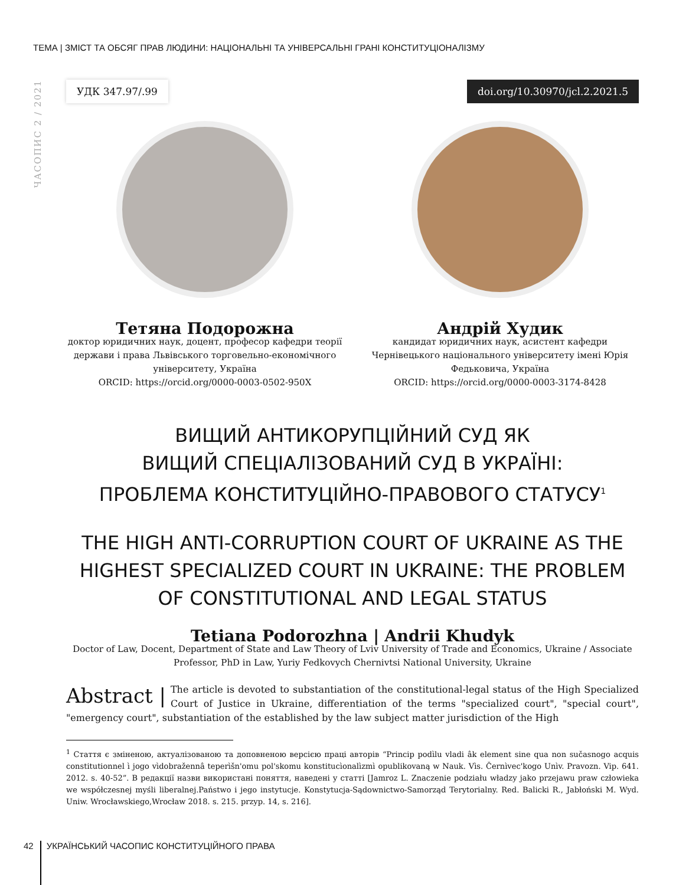ТЕМА | ЗМІСТ ТА ОБСЯГ ПРАВ ЛЮДИНИ: НАЦІОНАЛЬНІ ТА УНІВЕРСАЛЬНІ ГРАНІ КОНСТИТУЦІОНАЛІЗМУ
ЧАСОПИС 2 / 2021
УДК 347.97/.99 doi.org/10.30970/jcl.2.2021.5
Тетяна Подорожна
доктор юридичних наук, доцент, професор кафедри теорії держави і права Львівського торговельно-економічного університету, Україна
ORCID: https://orcid.org/0000-0003-0502-950X
Андрій Худик
кандидат юридичних наук, асистент кафедри Чернівецького національного університету імені Юрія Федьковича, Україна
ORCID: https://orcid.org/0000-0003-3174-8428
ВИЩИЙ АНТИКОРУПЦІЙНИЙ СУД ЯК
ВИЩИЙ СПЕЦІАЛІЗОВАНИЙ СУД В УКРАЇНІ:
ПРОБЛЕМА КОНСТИТУЦІЙНО-ПРАВОВОГО СТАТУСУ<sup>1</sup>
THE HIGH ANTI-CORRUPTION COURT OF UKRAINE AS THE HIGHEST SPECIALIZED COURT IN UKRAINE: THE PROBLEM OF CONSTITUTIONAL AND LEGAL STATUS
Tetiana Podorozhna | Andrii Khudyk
Doctor of Law, Docent, Department of State and Law Theory of Lviv University of Trade and Economics, Ukraine / Associate Professor, PhD in Law, Yuriy Fedkovych Chernivtsi National University, Ukraine
Abstract | The article is devoted to substantiation of the constitutional-legal status of the High Specialized Court of Justice in Ukraine, differentiation of the terms "specialized court", "special court", "emergency court", substantiation of the established by the law subject matter jurisdiction of the High
<sup>1</sup> Стаття є зміненою, актуалізованою та доповненою версією праці авторів “Princip podìlu vladi âk element sine qua non sučasnogo acquis constitutionnel ì jogo vìdobražennâ teperìšn'omu pol'skomu konstitucìonalìzmì opublikovaną w Nauk. Vìs. Černìvec'kogo Unìv. Pravozn. Vip. 641. 2012. s. 40-52”. В редакції назви використані поняття, наведені у статті [Jamroz L. Znaczenie podziału władzy jako przejawu praw człowieka we współczesnej myśli liberalnej.Państwo i jego instytucje. Konstytucja-Sądownictwo-Samorząd Terytorialny. Red. Balicki R., Jabłoński M. Wyd. Uniw. Wrocławskiego,Wrocław 2018. s. 215. przyp. 14, s. 216].
42 УКРАЇНСЬКИЙ ЧАСОПИС КОНСТИТУЦІЙНОГО ПРАВА